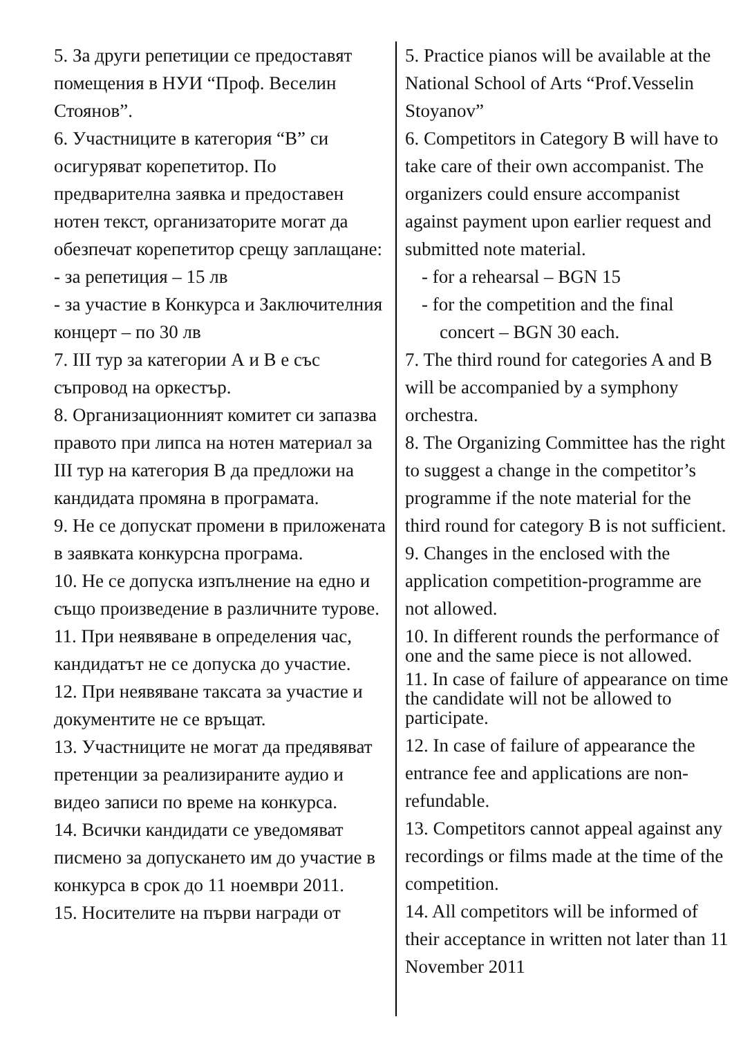5. За други репетиции се предоставят помещения в НУИ “Проф. Веселин Стоянов”.
6. Участниците в категория “В” си осигуряват корепетитор. По предварителна заявка и предоставен нотен текст, организаторите могат да обезпечат корепетитор срещу заплащане:
- за репетиция – 15 лв
- за участие в Конкурса и Заключителния концерт – по 30 лв
7. III тур за категории А и В е със съпровод на оркестър.
8. Организационният комитет си запазва правото при липса на нотен материал за III тур на категория В да предложи на кандидата промяна в програмата.
9. Не се допускат промени в приложената в заявката конкурсна програма.
10. Не се допуска изпълнение на едно и също произведение в различните турове.
11. При неявяване в определения час, кандидатът не се допуска до участие.
12. При неявяване таксата за участие и документите не се връщат.
13. Участниците не могат да предявяват претенции за реализираните аудио и видео записи по време на конкурса.
14. Всички кандидати се уведомяват писмено за допускането им до участие в конкурса в срок до 11 ноември 2011.
15. Носителите на първи награди от
5. Practice pianos will be available at the National School of Arts “Prof.Vesselin Stoyanov”
6. Competitors in Category B will have to take care of their own accompanist. The organizers could ensure accompanist against payment upon earlier request and submitted note material.
- for a rehearsal – BGN 15
- for the competition and the final
concert – BGN 30 each.
7. The third round for categories A and B will be accompanied by a symphony orchestra.
8. The Organizing Committee has the right to suggest a change in the competitor’s programme if the note material for the third round for category B is not sufficient.
9. Changes in the enclosed with the application competition-programme are not allowed.
10. In different rounds the performance of one and the same piece is not allowed.
11. In case of failure of appearance on time the candidate will not be allowed to participate.
12. In case of failure of appearance the entrance fee and applications are non-refundable.
13. Competitors cannot appeal against any recordings or films made at the time of the competition.
14. All competitors will be informed of their acceptance in written not later than 11 November 2011